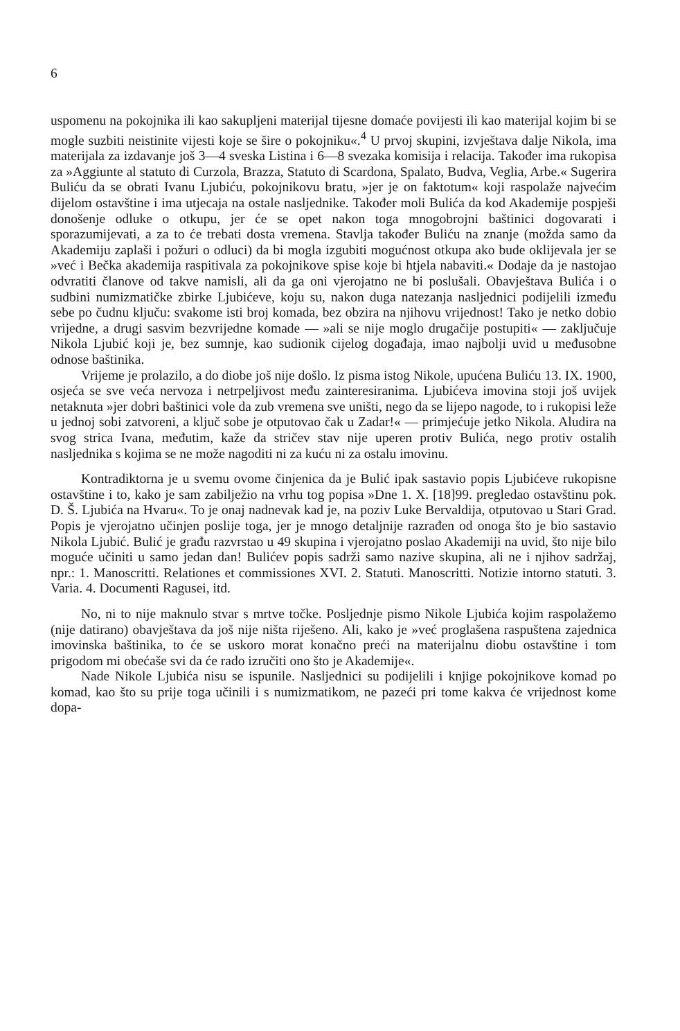6
uspomenu na pokojnika ili kao sakupljeni materijal tijesne domaće povijesti ili kao materijal kojim bi se mogle suzbiti neistinite vijesti koje se šire o pokojniku«.<sup>4</sup> U prvoj skupini, izvještava dalje Nikola, ima materijala za izdavanje još 3—4 sveska Listina i 6—8 svezaka komisija i relacija. Također ima rukopisa za »Aggiunte al statuto di Curzola, Brazza, Statuto di Scardona, Spalato, Budva, Veglia, Arbe.« Sugerira Buliću da se obrati Ivanu Ljubiću, pokojnikovu bratu, »jer je on faktotum« koji raspolaže najvećim dijelom ostavštine i ima utjecaja na ostale nasljednike. Također moli Bulića da kod Akademije pospješi donošenje odluke o otkupu, jer će se opet nakon toga mnogobrojni baštinici dogovarati i sporazumijevati, a za to će trebati dosta vremena. Stavlja također Buliću na znanje (možda samo da Akademiju zaplaši i požuri o odluci) da bi mogla izgubiti mogućnost otkupa ako bude oklijevala jer se »već i Bečka akademija raspitivala za pokojnikove spise koje bi htjela nabaviti.« Dodaje da je nastojao odvratiti članove od takve namisli, ali da ga oni vjerojatno ne bi poslušali. Obavještava Bulića i o sudbini numizmatičke zbirke Ljubićeve, koju su, nakon duga natezanja nasljednici podijelili između sebe po čudnu ključu: svakome isti broj komada, bez obzira na njihovu vrijednost! Tako je netko dobio vrijedne, a drugi sasvim bezvrijedne komade — »ali se nije moglo drugačije postupiti« — zaključuje Nikola Ljubić koji je, bez sumnje, kao sudionik cijelog događaja, imao najbolji uvid u međusobne odnose baštinika.
Vrijeme je prolazilo, a do diobe još nije došlo. Iz pisma istog Nikole, upućena Buliću 13. IX. 1900, osjeća se sve veća nervoza i netrpeljivost među zainteresiranima. Ljubićeva imovina stoji još uvijek netaknuta »jer dobri baštinici vole da zub vremena sve uništi, nego da se lijepo nagode, to i rukopisi leže u jednoj sobi zatvoreni, a ključ sobe je otputovao čak u Zadar!« — primjećuje jetko Nikola. Aludira na svog strica Ivana, međutim, kaže da stričev stav nije uperen protiv Bulića, nego protiv ostalih nasljednika s kojima se ne može nagoditi ni za kuću ni za ostalu imovinu.
Kontradiktorna je u svemu ovome činjenica da je Bulić ipak sastavio popis Ljubićeve rukopisne ostavštine i to, kako je sam zabilježio na vrhu tog popisa »Dne 1. X. [18]99. pregledao ostavštinu pok. D. Š. Ljubića na Hvaru«. To je onaj nadnevak kad je, na poziv Luke Bervaldija, otputovao u Stari Grad. Popis je vjerojatno učinjen poslije toga, jer je mnogo detaljnije razrađen od onoga što je bio sastavio Nikola Ljubić. Bulić je građu razvrstao u 49 skupina i vjerojatno poslao Akademiji na uvid, što nije bilo moguće učiniti u samo jedan dan! Bulićev popis sadrži samo nazive skupina, ali ne i njihov sadržaj, npr.: 1. Manoscritti. Relationes et commissiones XVI. 2. Statuti. Manoscritti. Notizie intorno statuti. 3. Varia. 4. Documenti Ragusei, itd.
No, ni to nije maknulo stvar s mrtve točke. Posljednje pismo Nikole Ljubića kojim raspolažemo (nije datirano) obavještava da još nije ništa riješeno. Ali, kako je »već proglašena raspuštena zajednica imovinska baštinika, to će se uskoro morat konačno preći na materijalnu diobu ostavštine i tom prigodom mi obećaše svi da će rado izručiti ono što je Akademije«.
Nade Nikole Ljubića nisu se ispunile. Nasljednici su podijelili i knjige pokojnikove komad po komad, kao što su prije toga učinili i s numizmatikom, ne pazeći pri tome kakva će vrijednost kome dopa-